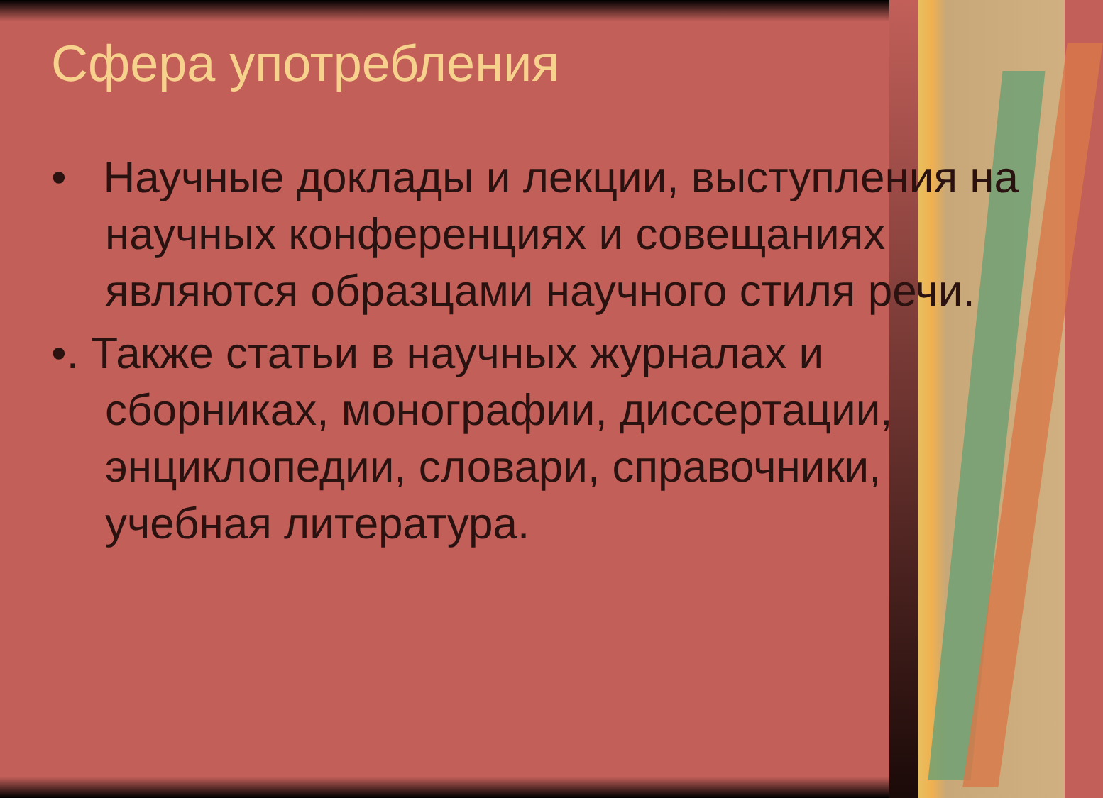Сфера употребления
• Научные доклады и лекции, выступления на научных конференциях и совещаниях являются образцами научного стиля речи.
•. Также статьи в научных журналах и сборниках, монографии, диссертации, энциклопедии, словари, справочники, учебная литература.